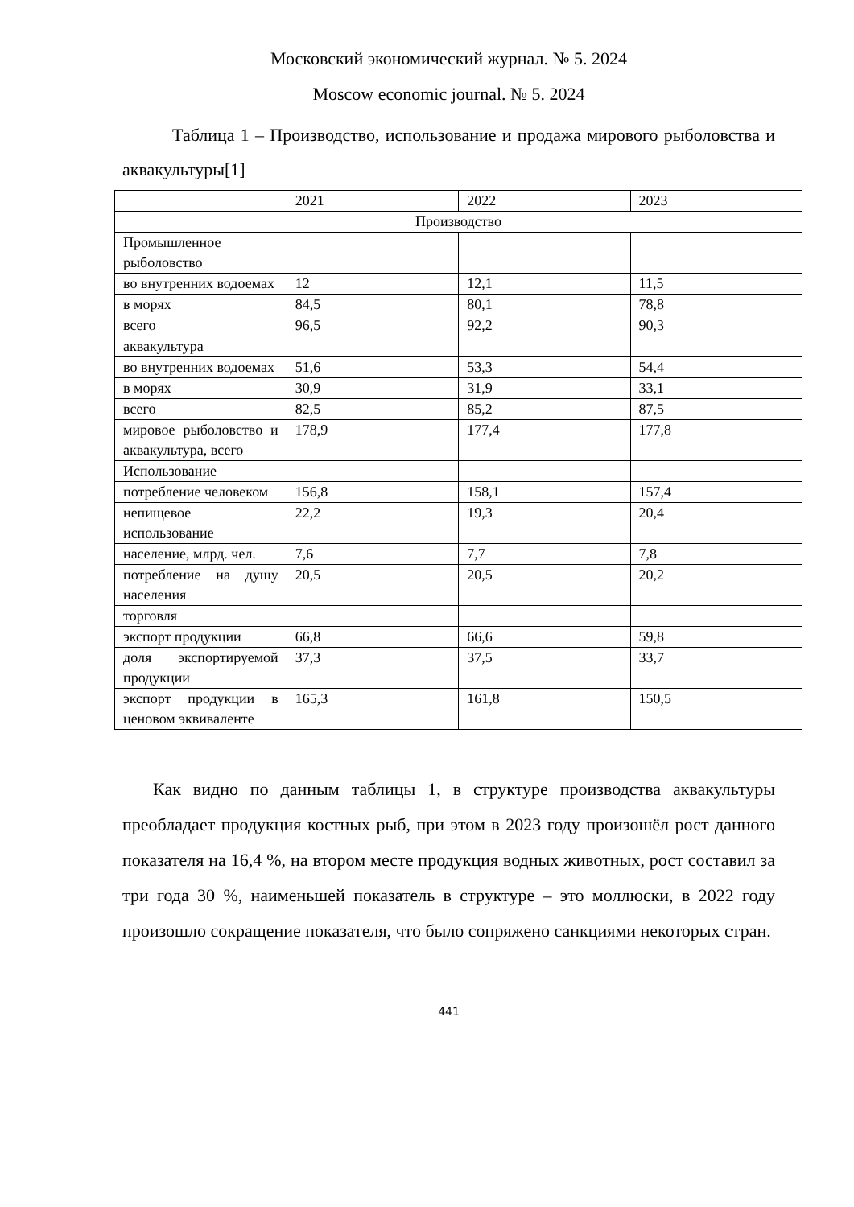Московский экономический журнал. № 5. 2024
Moscow economic journal. № 5. 2024
Таблица 1 – Производство, использование и продажа мирового рыболовства и аквакультуры[1]
| | 2021 | 2022 | 2023 |
| Производство | | | |
| Промышленное рыболовство | | | |
| во внутренних водоемах | 12 | 12,1 | 11,5 |
| в морях | 84,5 | 80,1 | 78,8 |
| всего | 96,5 | 92,2 | 90,3 |
| аквакультура | | | |
| во внутренних водоемах | 51,6 | 53,3 | 54,4 |
| в морях | 30,9 | 31,9 | 33,1 |
| всего | 82,5 | 85,2 | 87,5 |
| мировое рыболовство и аквакультура, всего | 178,9 | 177,4 | 177,8 |
| Использование | | | |
| потребление человеком | 156,8 | 158,1 | 157,4 |
| непищевое использование | 22,2 | 19,3 | 20,4 |
| население, млрд. чел. | 7,6 | 7,7 | 7,8 |
| потребление на душу населения | 20,5 | 20,5 | 20,2 |
| торговля | | | |
| экспорт продукции | 66,8 | 66,6 | 59,8 |
| доля экспортируемой продукции | 37,3 | 37,5 | 33,7 |
| экспорт продукции в ценовом эквиваленте | 165,3 | 161,8 | 150,5 |
Как видно по данным таблицы 1, в структуре производства аквакультуры преобладает продукция костных рыб, при этом в 2023 году произошёл рост данного показателя на 16,4 %, на втором месте продукция водных животных, рост составил за три года 30 %, наименьшей показатель в структуре – это моллюски, в 2022 году произошло сокращение показателя, что было сопряжено санкциями некоторых стран.
441